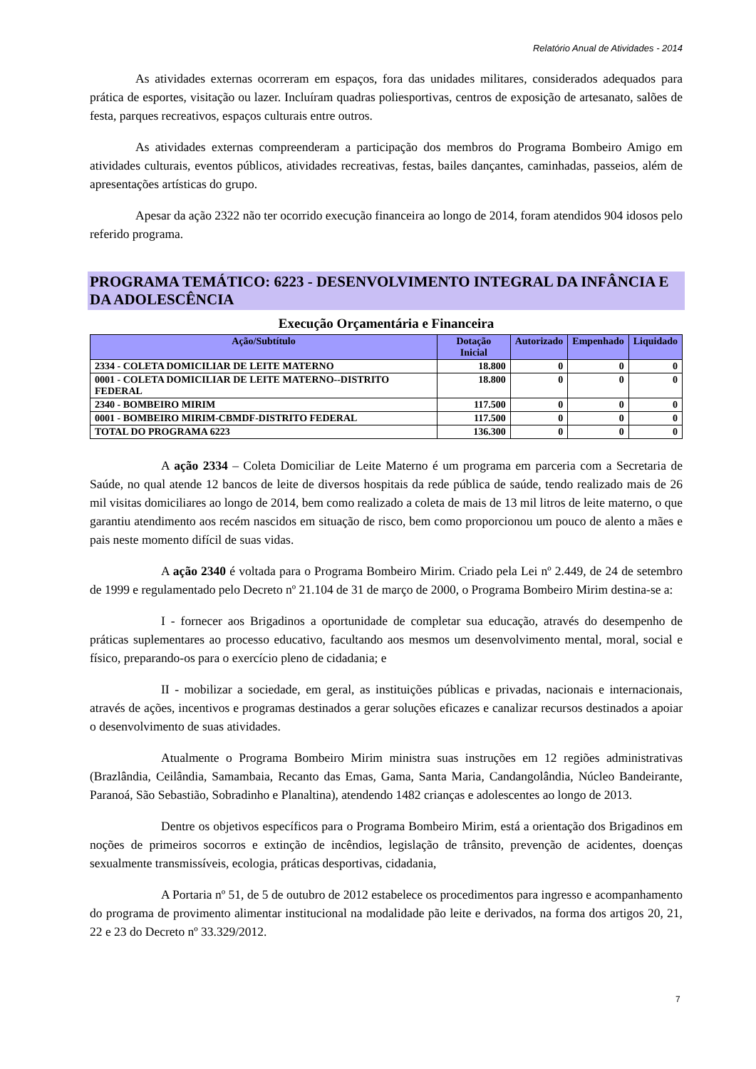Relatório Anual de Atividades - 2014
As atividades externas ocorreram em espaços, fora das unidades militares, considerados adequados para prática de esportes, visitação ou lazer. Incluíram quadras poliesportivas, centros de exposição de artesanato, salões de festa, parques recreativos, espaços culturais entre outros.
As atividades externas compreenderam a participação dos membros do Programa Bombeiro Amigo em atividades culturais, eventos públicos, atividades recreativas, festas, bailes dançantes, caminhadas, passeios, além de apresentações artísticas do grupo.
Apesar da ação 2322 não ter ocorrido execução financeira ao longo de 2014, foram atendidos 904 idosos pelo referido programa.
PROGRAMA TEMÁTICO: 6223 - DESENVOLVIMENTO INTEGRAL DA INFÂNCIA E DA ADOLESCÊNCIA
Execução Orçamentária e Financeira
| Ação/Subtítulo | Dotação Inicial | Autorizado | Empenhado | Liquidado |
| --- | --- | --- | --- | --- |
| 2334 - COLETA DOMICILIAR DE LEITE MATERNO | 18.800 | 0 | 0 | 0 |
| 0001 - COLETA DOMICILIAR DE LEITE MATERNO--DISTRITO FEDERAL | 18.800 | 0 | 0 | 0 |
| 2340 - BOMBEIRO MIRIM | 117.500 | 0 | 0 | 0 |
| 0001 - BOMBEIRO MIRIM-CBMDF-DISTRITO FEDERAL | 117.500 | 0 | 0 | 0 |
| TOTAL DO PROGRAMA 6223 | 136.300 | 0 | 0 | 0 |
A ação 2334 – Coleta Domiciliar de Leite Materno é um programa em parceria com a Secretaria de Saúde, no qual atende 12 bancos de leite de diversos hospitais da rede pública de saúde, tendo realizado mais de 26 mil visitas domiciliares ao longo de 2014, bem como realizado a coleta de mais de 13 mil litros de leite materno, o que garantiu atendimento aos recém nascidos em situação de risco, bem como proporcionou um pouco de alento a mães e pais neste momento difícil de suas vidas.
A ação 2340 é voltada para o Programa Bombeiro Mirim. Criado pela Lei nº 2.449, de 24 de setembro de 1999 e regulamentado pelo Decreto nº 21.104 de 31 de março de 2000, o Programa Bombeiro Mirim destina-se a:
I - fornecer aos Brigadinos a oportunidade de completar sua educação, através do desempenho de práticas suplementares ao processo educativo, facultando aos mesmos um desenvolvimento mental, moral, social e físico, preparando-os para o exercício pleno de cidadania; e
II - mobilizar a sociedade, em geral, as instituições públicas e privadas, nacionais e internacionais, através de ações, incentivos e programas destinados a gerar soluções eficazes e canalizar recursos destinados a apoiar o desenvolvimento de suas atividades.
Atualmente o Programa Bombeiro Mirim ministra suas instruções em 12 regiões administrativas (Brazlândia, Ceilândia, Samambaia, Recanto das Emas, Gama, Santa Maria, Candangolândia, Núcleo Bandeirante, Paranoá, São Sebastião, Sobradinho e Planaltina), atendendo 1482 crianças e adolescentes ao longo de 2013.
Dentre os objetivos específicos para o Programa Bombeiro Mirim, está a orientação dos Brigadinos em noções de primeiros socorros e extinção de incêndios, legislação de trânsito, prevenção de acidentes, doenças sexualmente transmissíveis, ecologia, práticas desportivas, cidadania,
A Portaria nº 51, de 5 de outubro de 2012 estabelece os procedimentos para ingresso e acompanhamento do programa de provimento alimentar institucional na modalidade pão leite e derivados, na forma dos artigos 20, 21, 22 e 23 do Decreto nº 33.329/2012.
7